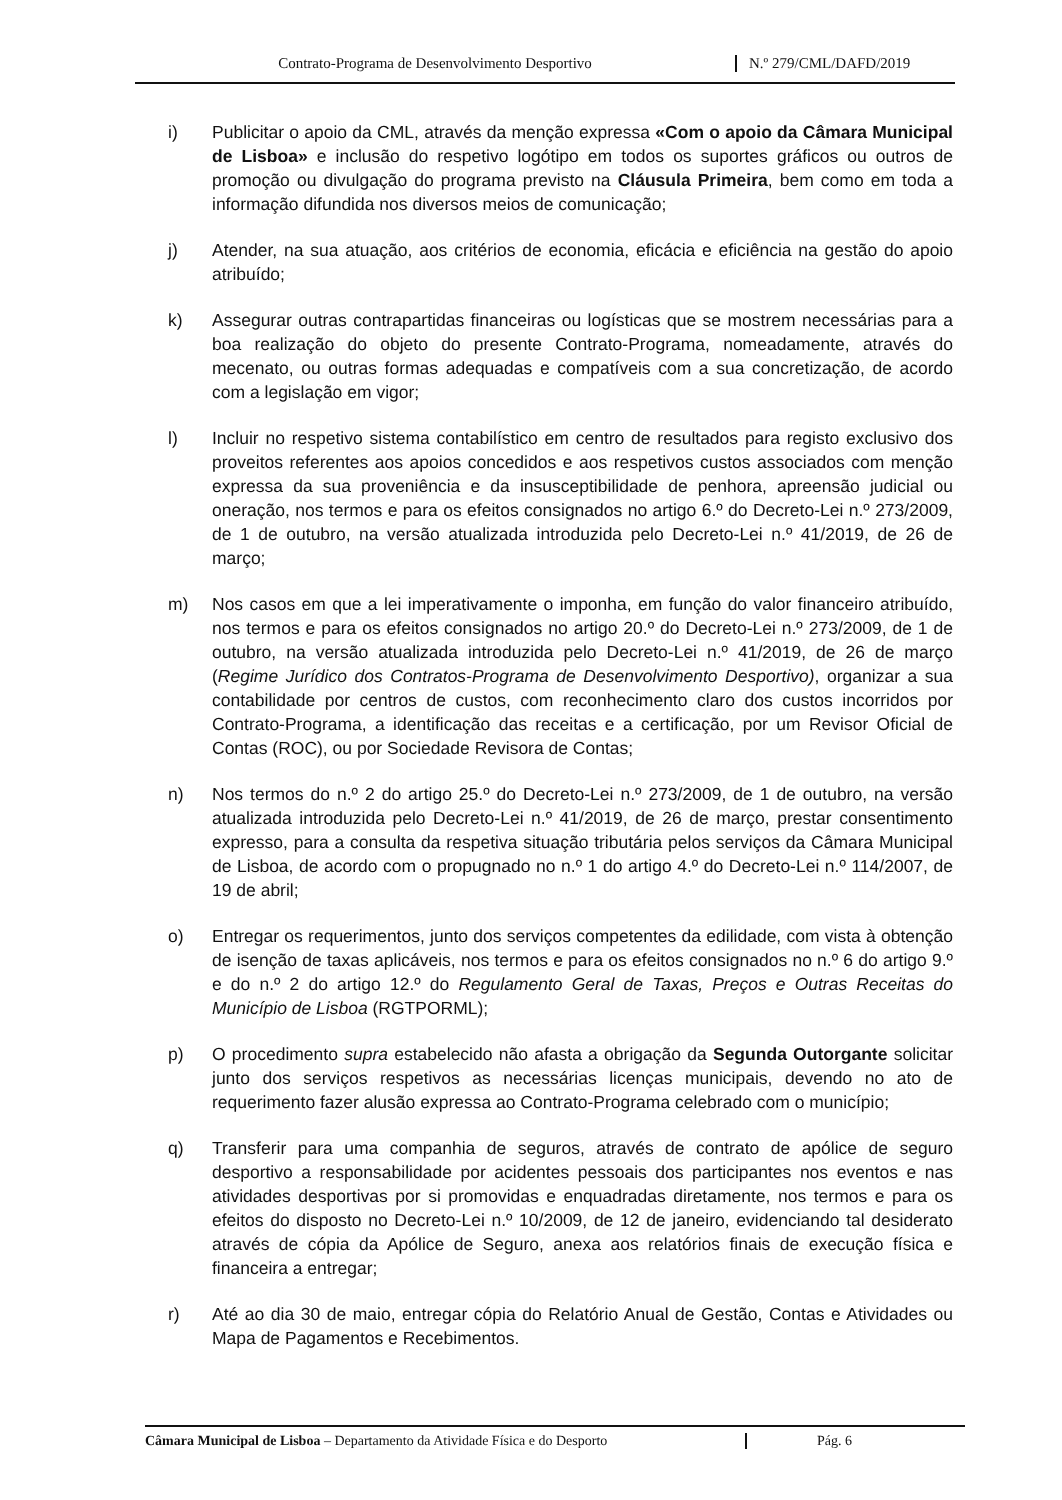Contrato-Programa de Desenvolvimento Desportivo N.º 279/CML/DAFD/2019
i) Publicitar o apoio da CML, através da menção expressa «Com o apoio da Câmara Municipal de Lisboa» e inclusão do respetivo logótipo em todos os suportes gráficos ou outros de promoção ou divulgação do programa previsto na Cláusula Primeira, bem como em toda a informação difundida nos diversos meios de comunicação;
j) Atender, na sua atuação, aos critérios de economia, eficácia e eficiência na gestão do apoio atribuído;
k) Assegurar outras contrapartidas financeiras ou logísticas que se mostrem necessárias para a boa realização do objeto do presente Contrato-Programa, nomeadamente, através do mecenato, ou outras formas adequadas e compatíveis com a sua concretização, de acordo com a legislação em vigor;
l) Incluir no respetivo sistema contabilístico em centro de resultados para registo exclusivo dos proveitos referentes aos apoios concedidos e aos respetivos custos associados com menção expressa da sua proveniência e da insusceptibilidade de penhora, apreensão judicial ou oneração, nos termos e para os efeitos consignados no artigo 6.º do Decreto-Lei n.º 273/2009, de 1 de outubro, na versão atualizada introduzida pelo Decreto-Lei n.º 41/2019, de 26 de março;
m) Nos casos em que a lei imperativamente o imponha, em função do valor financeiro atribuído, nos termos e para os efeitos consignados no artigo 20.º do Decreto-Lei n.º 273/2009, de 1 de outubro, na versão atualizada introduzida pelo Decreto-Lei n.º 41/2019, de 26 de março (Regime Jurídico dos Contratos-Programa de Desenvolvimento Desportivo), organizar a sua contabilidade por centros de custos, com reconhecimento claro dos custos incorridos por Contrato-Programa, a identificação das receitas e a certificação, por um Revisor Oficial de Contas (ROC), ou por Sociedade Revisora de Contas;
n) Nos termos do n.º 2 do artigo 25.º do Decreto-Lei n.º 273/2009, de 1 de outubro, na versão atualizada introduzida pelo Decreto-Lei n.º 41/2019, de 26 de março, prestar consentimento expresso, para a consulta da respetiva situação tributária pelos serviços da Câmara Municipal de Lisboa, de acordo com o propugnado no n.º 1 do artigo 4.º do Decreto-Lei n.º 114/2007, de 19 de abril;
o) Entregar os requerimentos, junto dos serviços competentes da edilidade, com vista à obtenção de isenção de taxas aplicáveis, nos termos e para os efeitos consignados no n.º 6 do artigo 9.º e do n.º 2 do artigo 12.º do Regulamento Geral de Taxas, Preços e Outras Receitas do Município de Lisboa (RGTPORML);
p) O procedimento supra estabelecido não afasta a obrigação da Segunda Outorgante solicitar junto dos serviços respetivos as necessárias licenças municipais, devendo no ato de requerimento fazer alusão expressa ao Contrato-Programa celebrado com o município;
q) Transferir para uma companhia de seguros, através de contrato de apólice de seguro desportivo a responsabilidade por acidentes pessoais dos participantes nos eventos e nas atividades desportivas por si promovidas e enquadradas diretamente, nos termos e para os efeitos do disposto no Decreto-Lei n.º 10/2009, de 12 de janeiro, evidenciando tal desiderato através de cópia da Apólice de Seguro, anexa aos relatórios finais de execução física e financeira a entregar;
r) Até ao dia 30 de maio, entregar cópia do Relatório Anual de Gestão, Contas e Atividades ou Mapa de Pagamentos e Recebimentos.
Câmara Municipal de Lisboa – Departamento da Atividade Física e do Desporto
Pág. 6